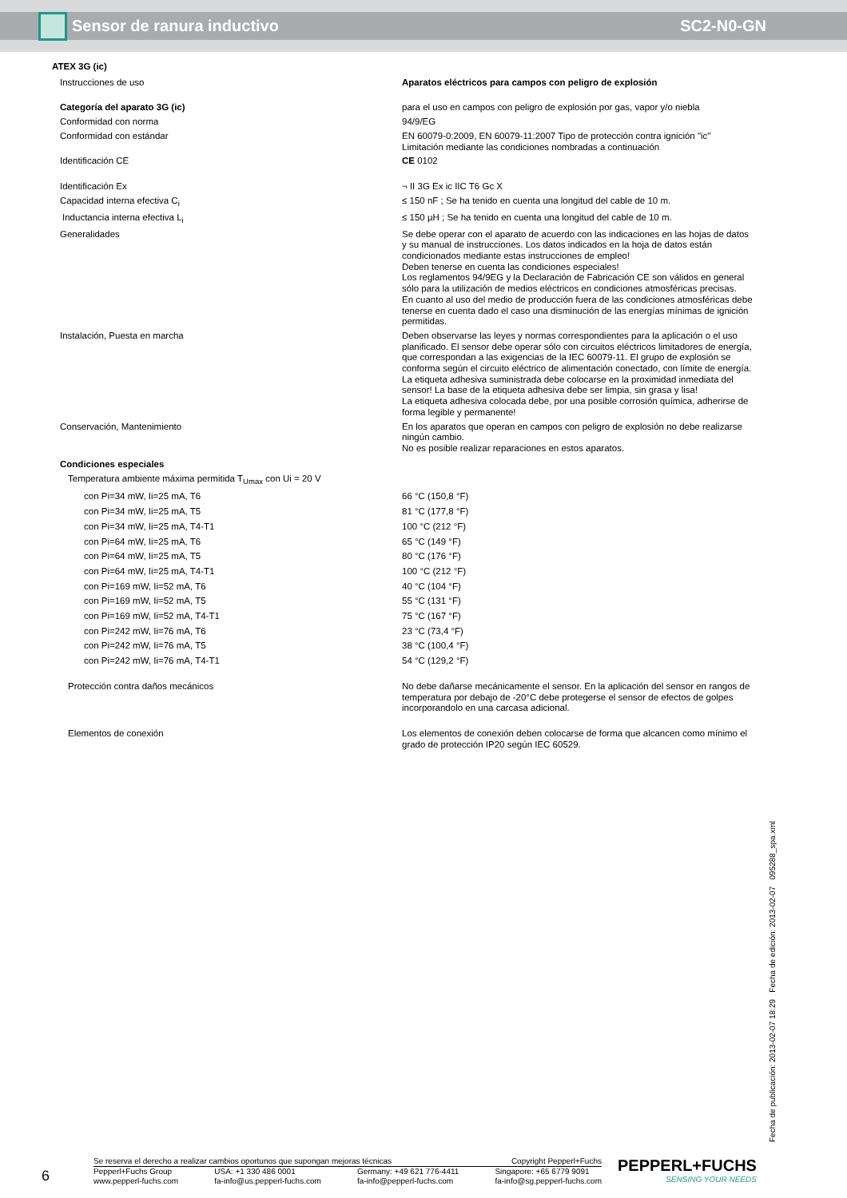Sensor de ranura inductivo SC2-N0-GN
| ATEX 3G (ic) | |
| Instrucciones de uso | Aparatos eléctricos para campos con peligro de explosión |
| Categoría del aparato 3G (ic) | para el uso en campos con peligro de explosión por gas, vapor y/o niebla |
| Conformidad con norma | 94/9/EG |
| Conformidad con estándar | EN 60079-0:2009, EN 60079-11:2007 Tipo de protección contra ignición "ic" Limitación mediante las condiciones nombradas a continuación |
| Identificación CE | CE 0102 |
| Identificación Ex | ¬ II 3G Ex ic IIC T6 Gc X |
| Capacidad interna efectiva C<sub>i</sub> | ≤ 150 nF ; Se ha tenido en cuenta una longitud del cable de 10 m. |
| Inductancia interna efectiva L<sub>i</sub> | ≤ 150 µH ; Se ha tenido en cuenta una longitud del cable de 10 m. |
| Generalidades | Se debe operar con el aparato de acuerdo con las indicaciones en las hojas de datos y su manual de instrucciones. Los datos indicados en la hoja de datos están condicionados mediante estas instrucciones de empleo! Deben tenerse en cuenta las condiciones especiales! Los reglamentos 94/9EG y la Declaración de Fabricación CE son válidos en general sólo para la utilización de medios eléctricos en condiciones atmosféricas precisas. En cuanto al uso del medio de producción fuera de las condiciones atmosféricas debe tenerse en cuenta dado el caso una disminución de las energías mínimas de ignición permitidas. |
| Instalación, Puesta en marcha | Deben observarse las leyes y normas correspondientes para la aplicación o el uso planificado. El sensor debe operar sólo con circuitos eléctricos limitadores de energía, que correspondan a las exigencias de la IEC 60079-11. El grupo de explosión se conforma según el circuito eléctrico de alimentación conectado, con límite de energía. La etiqueta adhesiva suministrada debe colocarse en la proximidad inmediata del sensor! La base de la etiqueta adhesiva debe ser limpia, sin grasa y lisa! La etiqueta adhesiva colocada debe, por una posible corrosión química, adherirse de forma legible y permanente! |
| Conservación, Mantenimiento | En los aparatos que operan en campos con peligro de explosión no debe realizarse ningún cambio. No es posible realizar reparaciones en estos aparatos. |
| Condiciones especiales | |
| Temperatura ambiente máxima permitida T<sub>Umax</sub> con Ui = 20 V | |
| con Pi=34 mW, Ii=25 mA, T6 | 66 °C (150,8 °F) |
| con Pi=34 mW, Ii=25 mA, T5 | 81 °C (177,8 °F) |
| con Pi=34 mW, Ii=25 mA, T4-T1 | 100 °C (212 °F) |
| con Pi=64 mW, Ii=25 mA, T6 | 65 °C (149 °F) |
| con Pi=64 mW, Ii=25 mA, T5 | 80 °C (176 °F) |
| con Pi=64 mW, Ii=25 mA, T4-T1 | 100 °C (212 °F) |
| con Pi=169 mW, Ii=52 mA, T6 | 40 °C (104 °F) |
| con Pi=169 mW, Ii=52 mA, T5 | 55 °C (131 °F) |
| con Pi=169 mW, Ii=52 mA, T4-T1 | 75 °C (167 °F) |
| con Pi=242 mW, Ii=76 mA, T6 | 23 °C (73,4 °F) |
| con Pi=242 mW, Ii=76 mA, T5 | 38 °C (100,4 °F) |
| con Pi=242 mW, Ii=76 mA, T4-T1 | 54 °C (129,2 °F) |
| Protección contra daños mecánicos | No debe dañarse mecánicamente el sensor. En la aplicación del sensor en rangos de temperatura por debajo de -20°C debe protegerse el sensor de efectos de golpes incorporandolo en una carcasa adicional. |
| Elementos de conexión | Los elementos de conexión deben colocarse de forma que alcancen como mínimo el grado de protección IP20 según IEC 60529. |
Fecha de publicación: 2013-02-07 18:29 Fecha de edición: 2013-02-07 095288_spa.xml
6
Se reserva el derecho a realizar cambios oportunos que supongan mejoras técnicas Copyright Pepperl+Fuchs
Pepperl+Fuchs Group
www.pepperl-fuchs.com USA: +1 330 486 0001
fa-info@us.pepperl-fuchs.com Germany: +49 621 776-4411
fa-info@pepperl-fuchs.com Singapore: +65 6779 9091
fa-info@sg.pepperl-fuchs.com
PEPPERL+FUCHS
SENSING YOUR NEEDS